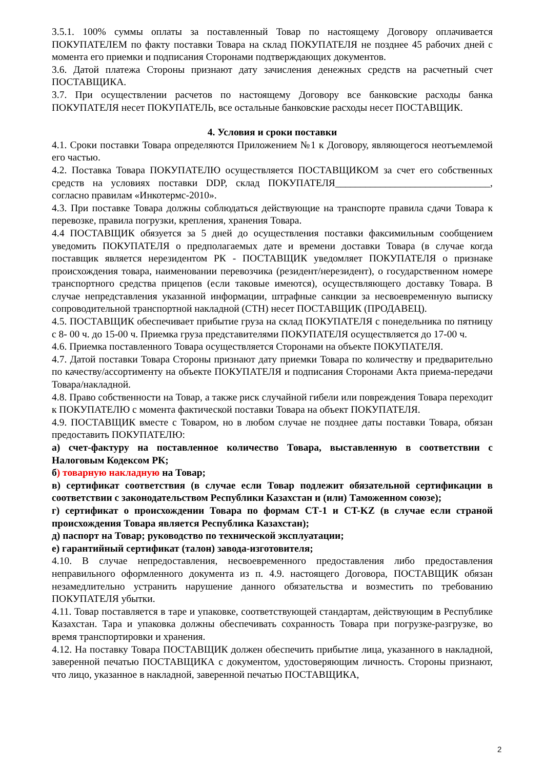3.5.1. 100% суммы оплаты за поставленный Товар по настоящему Договору оплачивается ПОКУПАТЕЛЕМ по факту поставки Товара на склад ПОКУПАТЕЛЯ не позднее 45 рабочих дней с момента его приемки и подписания Сторонами подтверждающих документов.
3.6. Датой платежа Стороны признают дату зачисления денежных средств на расчетный счет ПОСТАВЩИКА.
3.7. При осуществлении расчетов по настоящему Договору все банковские расходы банка ПОКУПАТЕЛЯ несет ПОКУПАТЕЛЬ, все остальные банковские расходы несет ПОСТАВЩИК.
4. Условия и сроки поставки
4.1. Сроки поставки Товара определяются Приложением №1 к Договору, являющегося неотъемлемой его частью.
4.2. Поставка Товара ПОКУПАТЕЛЮ осуществляется ПОСТАВЩИКОМ за счет его собственных средств на условиях поставки DDP, склад ПОКУПАТЕЛЯ_______________________________, согласно правилам «Инкотермс-2010».
4.3. При поставке Товара должны соблюдаться действующие на транспорте правила сдачи Товара к перевозке, правила погрузки, крепления, хранения Товара.
4.4 ПОСТАВЩИК обязуется за 5 дней до осуществления поставки факсимильным сообщением уведомить ПОКУПАТЕЛЯ о предполагаемых дате и времени доставки Товара (в случае когда поставщик является нерезидентом РК - ПОСТАВЩИК уведомляет ПОКУПАТЕЛЯ о признаке происхождения товара, наименовании перевозчика (резидент/нерезидент), о государственном номере транспортного средства прицепов (если таковые имеются), осуществляющего доставку Товара. В случае непредставления указанной информации, штрафные санкции за несвоевременную выписку сопроводительной транспортной накладной (СТН) несет ПОСТАВЩИК (ПРОДАВЕЦ).
4.5. ПОСТАВЩИК обеспечивает прибытие груза на склад ПОКУПАТЕЛЯ с понедельника по пятницу с 8- 00 ч. до 15-00 ч. Приемка груза представителями ПОКУПАТЕЛЯ осуществляется до 17-00 ч.
4.6. Приемка поставленного Товара осуществляется Сторонами на объекте ПОКУПАТЕЛЯ.
4.7. Датой поставки Товара Стороны признают дату приемки Товара по количеству и предварительно по качеству/ассортименту на объекте ПОКУПАТЕЛЯ и подписания Сторонами Акта приема-передачи Товара/накладной.
4.8. Право собственности на Товар, а также риск случайной гибели или повреждения Товара переходит к ПОКУПАТЕЛЮ с момента фактической поставки Товара на объект ПОКУПАТЕЛЯ.
4.9. ПОСТАВЩИК вместе с Товаром, но в любом случае не позднее даты поставки Товара, обязан предоставить ПОКУПАТЕЛЮ:
а) счет-фактуру на поставленное количество Товара, выставленную в соответствии с Налоговым Кодексом РК;
б) товарную накладную на Товар;
в) сертификат соответствия (в случае если Товар подлежит обязательной сертификации в соответствии с законодательством Республики Казахстан и (или) Таможенном союзе);
г) сертификат о происхождении Товара по формам СТ-1 и CT-KZ (в случае если страной происхождения Товара является Республика Казахстан);
д) паспорт на Товар; руководство по технической эксплуатации;
е) гарантийный сертификат (талон) завода-изготовителя;
4.10. В случае непредоставления, несвоевременного предоставления либо предоставления неправильного оформленного документа из п. 4.9. настоящего Договора, ПОСТАВЩИК обязан незамедлительно устранить нарушение данного обязательства и возместить по требованию ПОКУПАТЕЛЯ убытки.
4.11. Товар поставляется в таре и упаковке, соответствующей стандартам, действующим в Республике Казахстан. Тара и упаковка должны обеспечивать сохранность Товара при погрузке-разгрузке, во время транспортировки и хранения.
4.12. На поставку Товара ПОСТАВЩИК должен обеспечить прибытие лица, указанного в накладной, заверенной печатью ПОСТАВЩИКА с документом, удостоверяющим личность. Стороны признают, что лицо, указанное в накладной, заверенной печатью ПОСТАВЩИКА,
2